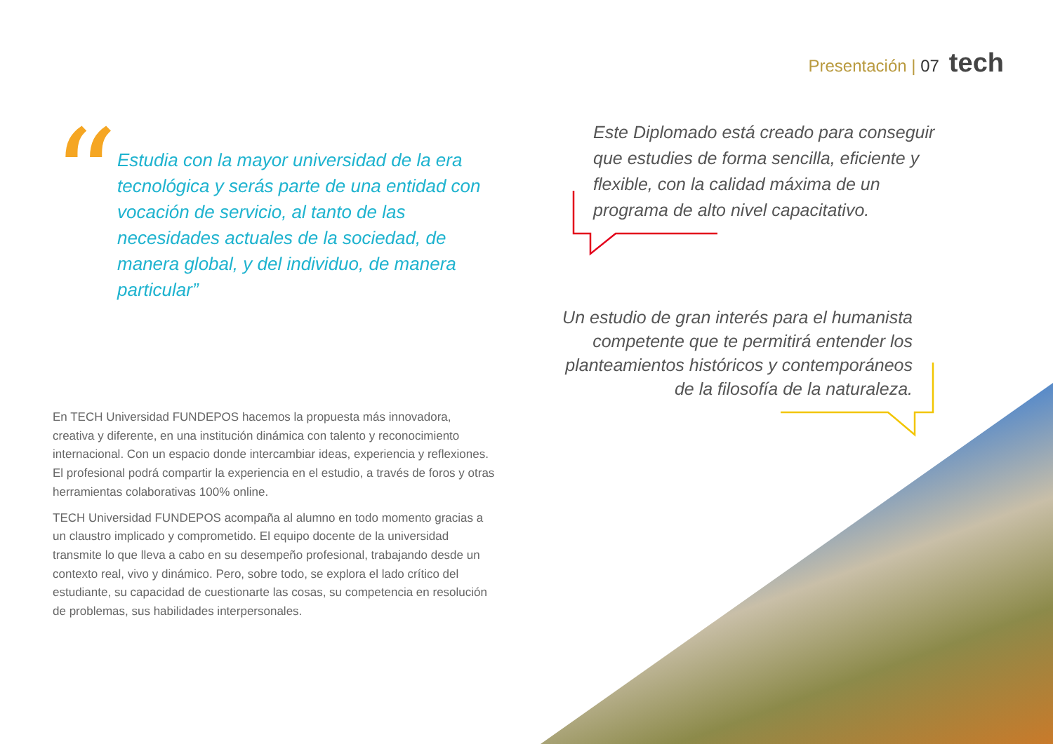Presentación | 07 tech
“
Estudia con la mayor universidad de la era tecnológica y serás parte de una entidad con vocación de servicio, al tanto de las necesidades actuales de la sociedad, de manera global, y del individuo, de manera particular”
En TECH Universidad FUNDEPOS hacemos la propuesta más innovadora, creativa y diferente, en una institución dinámica con talento y reconocimiento internacional. Con un espacio donde intercambiar ideas, experiencia y reflexiones. El profesional podrá compartir la experiencia en el estudio, a través de foros y otras herramientas colaborativas 100% online.
TECH Universidad FUNDEPOS acompaña al alumno en todo momento gracias a un claustro implicado y comprometido. El equipo docente de la universidad transmite lo que lleva a cabo en su desempeño profesional, trabajando desde un contexto real, vivo y dinámico. Pero, sobre todo, se explora el lado crítico del estudiante, su capacidad de cuestionarte las cosas, su competencia en resolución de problemas, sus habilidades interpersonales.
Este Diplomado está creado para conseguir que estudies de forma sencilla, eficiente y flexible, con la calidad máxima de un programa de alto nivel capacitativo.
Un estudio de gran interés para el humanista competente que te permitirá entender los planteamientos históricos y contemporáneos de la filosofía de la naturaleza.